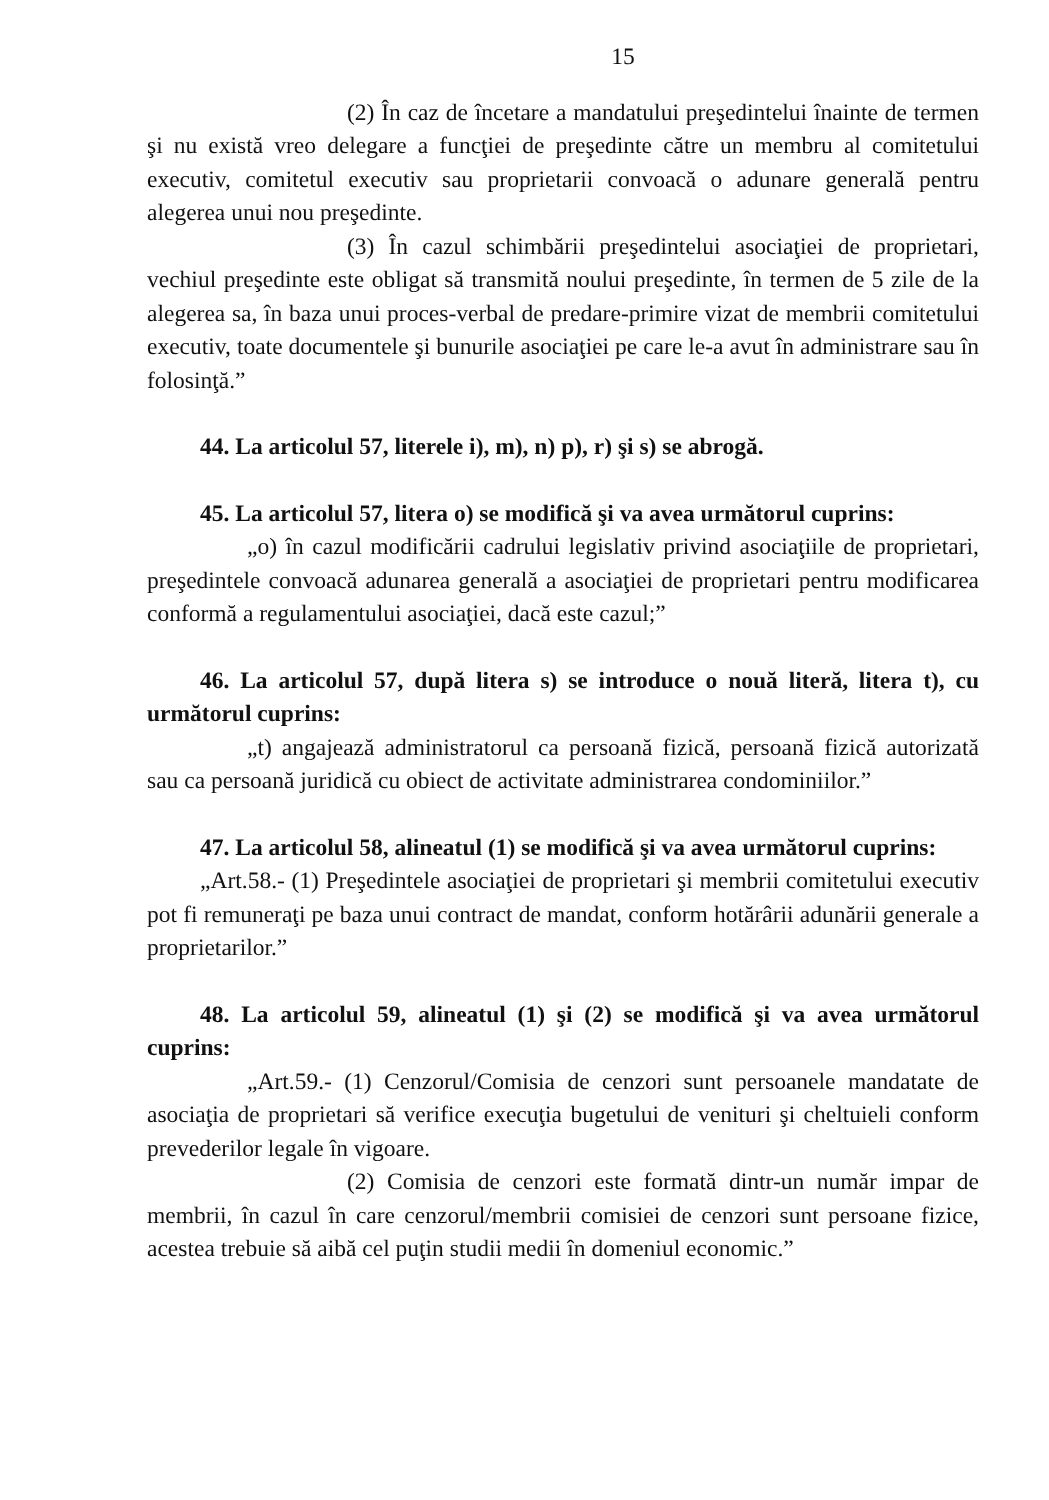15
(2) În caz de încetare a mandatului preşedintelui înainte de termen şi nu există vreo delegare a funcţiei de preşedinte către un membru al comitetului executiv, comitetul executiv sau proprietarii convoacă o adunare generală pentru alegerea unui nou preşedinte.
(3) În cazul schimbării preşedintelui asociaţiei de proprietari, vechiul preşedinte este obligat să transmită noului preşedinte, în termen de 5 zile de la alegerea sa, în baza unui proces-verbal de predare-primire vizat de membrii comitetului executiv, toate documentele şi bunurile asociaţiei pe care le-a avut în administrare sau în folosinţă.”
44. La articolul 57, literele i), m), n) p), r) şi s) se abrogă.
45. La articolul 57, litera o) se modifică şi va avea următorul cuprins:
„o) în cazul modificării cadrului legislativ privind asociaţiile de proprietari, preşedintele convoacă adunarea generală a asociaţiei de proprietari pentru modificarea conformă a regulamentului asociaţiei, dacă este cazul;”
46. La articolul 57, după litera s) se introduce o nouă literă, litera t), cu următorul cuprins:
„t) angajează administratorul ca persoană fizică, persoană fizică autorizată sau ca persoană juridică cu obiect de activitate administrarea condominiilor.”
47. La articolul 58, alineatul (1) se modifică şi va avea următorul cuprins:
„Art.58.- (1) Preşedintele asociaţiei de proprietari şi membrii comitetului executiv pot fi remuneraţi pe baza unui contract de mandat, conform hotărârii adunării generale a proprietarilor.”
48. La articolul 59, alineatul (1) şi (2) se modifică şi va avea următorul cuprins:
„Art.59.- (1) Cenzorul/Comisia de cenzori sunt persoanele mandatate de asociaţia de proprietari să verifice execuţia bugetului de venituri şi cheltuieli conform prevederilor legale în vigoare.
(2) Comisia de cenzori este formată dintr-un număr impar de membrii, în cazul în care cenzorul/membrii comisiei de cenzori sunt persoane fizice, acestea trebuie să aibă cel puţin studii medii în domeniul economic.”